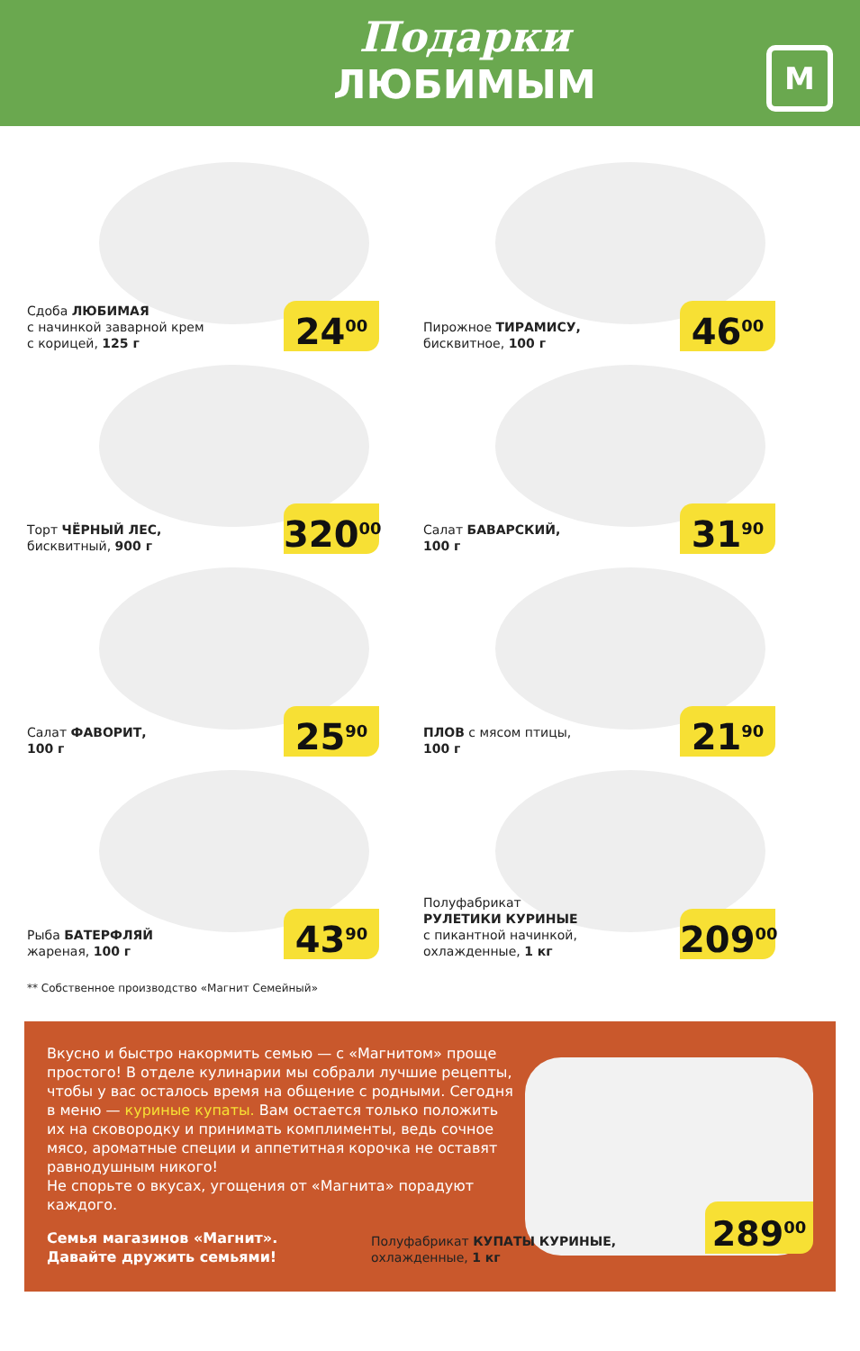Подарки
ЛЮБИМЫМ
М
Сдоба ЛЮБИМАЯ
с начинкой заварной крем
с корицей, 125 г
24<sup>00</sup>
Пирожное ТИРАМИСУ,
бисквитное, 100 г
46<sup>00</sup>
Торт ЧЁРНЫЙ ЛЕС,
бисквитный, 900 г
320<sup>00</sup>
Салат БАВАРСКИЙ,
100 г
31<sup>90</sup>
Салат ФАВОРИТ,
100 г
25<sup>90</sup>
ПЛОВ с мясом птицы,
100 г
21<sup>90</sup>
Рыба БАТЕРФЛЯЙ
жареная, 100 г
43<sup>90</sup>
Полуфабрикат
РУЛЕТИКИ КУРИНЫЕ
с пикантной начинкой,
охлажденные, 1 кг
209<sup>00</sup>
** Собственное производство «Магнит Семейный»
Вкусно и быстро накормить семью — с «Магнитом» проще простого! В отделе кулинарии мы собрали лучшие рецепты, чтобы у вас осталось время на общение с родными. Сегодня в меню — куриные купаты. Вам остается только положить их на сковородку и принимать комплименты, ведь сочное мясо, ароматные специи и аппетитная корочка не оставят равнодушным никого!
Не спорьте о вкусах, угощения от «Магнита» порадуют каждого.
Семья магазинов «Магнит».
Давайте дружить семьями!
Полуфабрикат КУПАТЫ КУРИНЫЕ,
охлажденные, 1 кг
289<sup>00</sup>